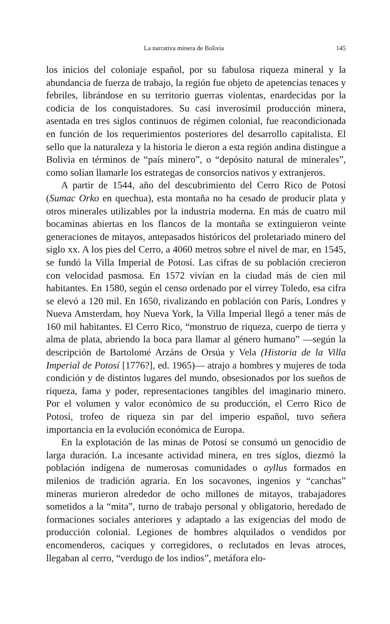La narrativa minera de Bolivia 145
los inicios del coloniaje español, por su fabulosa riqueza mineral y la abundancia de fuerza de trabajo, la región fue objeto de apetencias tenaces y febriles, librándose en su territorio guerras violentas, enardecidas por la codicia de los conquistadores. Su casi inverosímil producción minera, asentada en tres siglos continuos de régimen colonial, fue reacondicionada en función de los requerimientos posteriores del desarrollo capitalista. El sello que la naturaleza y la historia le dieron a esta región andina distingue a Bolivia en términos de “país minero”, o “depósito natural de minerales”, como solían llamarle los estrategas de consorcios nativos y extranjeros.
A partir de 1544, año del descubrimiento del Cerro Rico de Potosí (Sumac Orko en quechua), esta montaña no ha cesado de producir plata y otros minerales utilizables por la industria moderna. En más de cuatro mil bocaminas abiertas en los flancos de la montaña se extinguieron veinte generaciones de mitayos, antepasados históricos del proletariado minero del siglo xx. A los pies del Cerro, a 4060 metros sobre el nivel de mar, en 1545, se fundó la Villa Imperial de Potosí. Las cifras de su población crecieron con velocidad pasmosa. En 1572 vivían en la ciudad más de cien mil habitantes. En 1580, según el censo ordenado por el virrey Toledo, esa cifra se elevó a 120 mil. En 1650, rivalizando en población con París, Londres y Nueva Amsterdam, hoy Nueva York, la Villa Imperial llegó a tener más de 160 mil habitantes. El Cerro Rico, “monstruo de riqueza, cuerpo de tierra y alma de plata, abriendo la boca para llamar al género humano” —según la descripción de Bartolomé Arzáns de Orsúa y Vela (Historia de la Villa Imperial de Potosí [1776?], ed. 1965)— atrajo a hombres y mujeres de toda condición y de distintos lugares del mundo, obsesionados por los sueños de riqueza, fama y poder, representaciones tangibles del imaginario minero. Por el volumen y valor económico de su producción, el Cerro Rico de Potosí, trofeo de riqueza sin par del imperio español, tuvo señera importancia en la evolución económica de Europa.
En la explotación de las minas de Potosí se consumó un genocidio de larga duración. La incesante actividad minera, en tres siglos, diezmó la población indígena de numerosas comunidades o ayllus formados en milenios de tradición agraria. En los socavones, ingenios y “canchas” mineras murieron alrededor de ocho millones de mitayos, trabajadores sometidos a la “mita”, turno de trabajo personal y obligatorio, heredado de formaciones sociales anteriores y adaptado a las exigencias del modo de producción colonial. Legiones de hombres alquilados o vendidos por encomenderos, caciques y corregidores, o reclutados en levas atroces, llegaban al cerro, “verdugo de los indios”, metáfora elo-